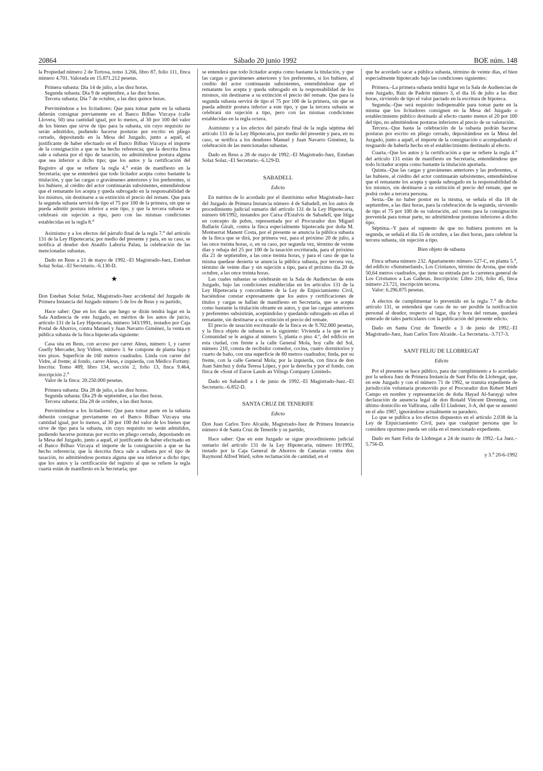20864 Sábado 20 junio 1992 BOE núm. 148
la Propiedad número 2 de Tortosa, tomo 3.266, libro 87, folio 111, finca número 4.701. Valorada en 15.871.212 pesetas.
Primera subasta: Día 14 de julio, a las diez horas.
Segunda subasta: Día 9 de septiembre, a las diez horas.
Tercera subasta: Día 7 de octubre, a las diez quince horas.
Previniéndose a los licitadores: Que para tomar parte en la subasta deberán consignar previamente en el Banco Bilbao Vizcaya (calle Llovera, 50) una cantidad igual, por lo menos, al 30 por 100 del valor de los bienes que sirve de tipo para la subasta, sin cuyo requisito no serán admitidos, pudiendo hacerse posturas por escrito en pliego cerrado, depositando en la Mesa del Juzgado, junto a aquél, el justificante de haber efectuado en el Banco Bilbao Vizcaya el importe de la consignación a que se ha hecho referencia; que la descrita finca sale a subasta por el tipo de tasación, no admitiéndose postura alguna que sea inferior a dicho tipo; que los autos y la certificación del Registro al que se refiere la regla 4.<sup>a</sup> están de manifiesto en la Secretaría; que se entenderá que todo licitador acepta como bastante la titulación, y que las cargas o gravámenes anteriores y los preferentes, si los hubiere, al crédito del actor continuarán subsistentes, entendiéndose que el rematante los acepta y queda subrogado en la responsabilidad de los mismos, sin destinarse a su extinción el precio del remate. Que para la segunda subasta servirá de tipo el 75 por 100 de la primera, sin que se pueda admitir postura inferior a este tipo, y que la tercera subasta se celebrará sin sujeción a tipo, pero con las mismas condiciones establecidas en la regla 8.<sup>a</sup>
Asimismo y a los efectos del párrafo final de la regla 7.<sup>a</sup> del artículo 131 de la Ley Hipotecaria; por medio del presente y para, en su caso, se notifica al deudor don Ataulfo Laboria Palau, la celebración de las mencionadas subastas.
Dado en Reus a 21 de mayo de 1992.–El Magistrado-Juez, Esteban Solaz Solaz.–El Secretario.–6.130-D.
★
Don Esteban Solaz Solaz, Magistrado-Juez accidental del Juzgado de Primera Instancia del Juzgado número 5 de los de Reus y su partido,
Hace saber: Que en los días que luego se dirán tendrá lugar en la Sala Audiencia de este Juzgado, en méritos de los autos de juicio, artículo 131 de la Ley Hipotecaria, número 343/1991, instados por Caja Postal de Ahorros, contra Manuel y Juan Navarro Giménez, la venta en pública subasta de la finca hipotecada siguiente:
Casa sita en Reus, con acceso por carrer Aleus, número 1, y carrer Guelly Mercader, hoy Vidren, número 3. Se compone de planta baja y tres pisos. Superficie de 160 metros cuadrados. Linda con carrer del Vidre, al frente; al fondo, carrer Aleus, e izquierda, con Médico Fortuny. Inscrita: Tomo 489, libro 134, sección 2, folio 13, finca 9.464, inscripción 2.<sup>a</sup>
Valor de la finca: 20.250.000 pesetas.
Primera subasta: Día 28 de julio, a las diez horas.
Segunda subasta: Día 29 de septiembre, a las diez horas.
Tercera subasta: Día 28 de octubre, a las diez horas.
Previniéndose a los licitadores: Que para tomar parte en la subasta deberán consignar previamente en el Banco Bilbao Vizcaya una cantidad igual, por lo menos, al 30 por 100 del valor de los bienes que sirve de tipo para la subasta, sin cuyo requisito no serán admitidos, pudiendo hacerse posturas por escrito en pliego cerrado, depositando en la Mesa del Juzgado, junto a aquél, el justificante de haber efectuado en el Banco Bilbao Vizcaya el importe de la consignación a que se ha hecho referencia; que la descrita finca sale a subasta por el tipo de tasación, no admitiéndose postura alguna que sea inferior a dicho tipo; que los autos y la certificación del registro al que se refiere la regla cuarta están de manifiesto en la Secretaría; que
se entenderá que todo licitador acepta como bastante la titulación, y que las cargas o gravámenes anteriores y los preferentes, si los hubiere, al credito del actor continuarán subsistentes, entendiéndose que el rematante los acepta y queda subrogado en la responsabilidad de los mismos, sin destinarse a su extinción el precio del remate. Que para la segunda subasta servirá de tipo el 75 por 100 de la primera, sin que se pueda admitir postura inferior a este tipo, y que la tercera subasta se celebrará sin sujeción a tipo, pero con las mismas condiciones establecidas en la regla octava.
Asimismo y a los efectos del párrafo final de la regla séptima del artículo 131 de la Ley Hipotecaria, por medio del presente y para, en su caso, se notifica a los deudores Manuel y Juan Navarro Giménez, la celebración de las mencionadas subastas.
Dado en Reus a 28 de mayo de 1992.–El Magistrado-Juez, Esteban Solaz Solaz.–El Secretario.–6.129-D.
SABADELL
Edicto
En méritos de lo acordado por el ilustrísimo señor Magistrado-Juez del Juzgado de Primera Instancia número 4 de Sabadell, en los autos de procedimiento judicial sumario del artículo 131 de la Ley Hipotecaria, número 68/1992, instandos por Caixa d'Estalvis de Sabadell, que litiga en concepto de pobre, representada por el Procurador don Miguel Ballarín Giralt, contra la finca especialmente hipotecada por doña M. Montserrat Manent Costa, por el presente se anuncia la pública subasta de la finca que se dirá, por primera vez, para el próximo 20 de julio, a las once treinta horas, o, en su caso, por segunda vez, término de veinte días y rebaja del 25 por 100 de la tasación escriturada, para el próximo día 21 de septiembre, a las once treinta horas, y para el caso de que la misma quedase desierta se anuncia la pública subasta, por tercera vez, término de veinte días y sin sujeción a tipo, para el próximo día 20 de octubre, a las once treinta horas.
Las cuales subastas se celebrarán en la Sala de Audiencias de este Juzgado, bajo las condiciones establecidas en los artículos 131 de la Ley Hipotecaria y concordantes de la Ley de Enjuiciamiento Civil, haciéndose constar expresamente que los autos y certificaciones de títulos y cargas se hallan de manifiesto en Secretaría, que se acepta como bastante la titulación obrante en autos, y que las cargas anteriores y preferentes subsistirán, aceptándolas y quedando subrogado en ellas el rematante, sin destinarse a su extinción el precio del remate.
El precio de tasación escriturado de la finca es de 9.702.000 pesetas, y la finca objeto de subasta es la siguiente: Vivienda a la que en la Comunidad se le asigna al número 5, planta o piso 4.º, del edificio en esta ciudad, con frente a la calle General Mola, hoy calle del Sol, número 210, consta de recibidor comedor, cocina, cuatro dormitorios y cuarto de baño, con una superficie de 80 metros cuadrados; linda, por su frente, con la calle General Mola; por la izquierda, con finca de don Juan Sánchez y doña Teresa López, y por la derecha y por el fondo, con finca de «Sout of Euroe Lands an Vilings Company Limited».
Dado en Sabadell a 1 de junio de 1992.–El Magistrado-Juez.–El Secretario.–6.852-D.
SANTA CRUZ DE TENERIFE
Edicto
Don Juan Carlos Toro Alcaide, Magistrado-Juez de Primera Instancia número 4 de Santa Cruz de Tenerife y su partido,
Hace saber: Que en este Juzgado se sigue procedimiento judicial sumario del artículo 131 de la Ley Hipotecaria, número 18/1992, instado por la Caja General de Ahorros de Canarias contra don Raymond Alfred Ward, sobre reclamación de cantidad, en el
que he acordado sacar a pública subasta, término de veinte días, el bien especialmente hipotecado bajo las condiciones siguientes:
Primera.–La primera subasta tendrá lugar en la Sala de Audiencias de este Juzgado, Ruiz de Padrón número 3, el día 16 de julio a las diez horas, sirviendo de tipo el valor pactado en la escritura de hipoteca.
Segunda.–Que será requisito indispensable para tomar parte en la misma que los licitadores consignen en la Mesa del Juzgado o establecimiento público destinado al efecto cuanto menos el 20 por 100 del tipo, no admitiéndose posturas inferiores al precio de su valoración.
Tercera.–Que hasta la celebración de la subasta podrán hacerse posturas por escrito en pliego cerrado, depositándose en la Mesa del Juzgado, junto a aquél, el importe de la consignación o acompañando el resguardo de haberla hecho en el establecimiento destinado al efecto.
Cuarta.–Que los autos y la certificación a que se refiere la regla 4.<sup>a</sup> del artículo 131 están de manifiesto en Secretaría, entendiéndose que todo licitador acepta como bastante la titulación aportada.
Quinta.–Que las cargas y gravámenes anteriores y las preferentes, si las hubiere, al crédito del actor continuarán subsistentes, entendiéndose que el rematante los acepta y queda subrogado en la responsabilidad de los mismos, sin destinarse a su extinción el precio del remate, que se podrá ceder a tercera persona.
Sexta.–De no haber postor en la misma, se señala el día 18 de septiembre, a las diez horas, para la celebración de la segunda, sirviendo de tipo el 75 por 100 de su valoración, así como para la consignación prevenida para tomar parte, no admitiéndose posturas inferiores a dicho tipo.
Séptima.–Y para el supuesto de que no hubiera postores en la segunda, se señalá el día 15 de octubre, a las diez horas, para celebrar la tercera subasta, sin sujeción a tipo.
Bien objeto de subasta
Finca urbana número 232. Apartamento número 527-C, en planta 5.<sup>a</sup>, del edificio «Summerland», Los Cristianos, término de Arona, que mide 50,64 metros cuadrados, que tiene su entrada por la carretera general de Los Cristianos a Las Galletas. Inscripción: Libro 216, folio 45, finca número 23.721, inscripción tercera.
Valor: 6.296.875 pesetas.
A efectos de cumplimentar lo prevenido en la regla 7.<sup>a</sup> de dicho artículo 131, se entenderá que caso de no ser posible la notificación personal al deudor, respecto al lugar, día y hora del remate, quedará enterado de tales particulares con la publicación del presente edicto.
Dado en Santa Cruz de Tenerife a 3 de junio de 1992.–El Magistrado-Juez, Juan Carlos Toro Alcaide.–La Secretaria.–3.717-3.
SANT FELIU DE LLOBREGAT
Edicto
Por el presente se hace público, para dar cumplimiento a lo acordado por la señora Juez de Primera Instancia de Sant Feliu de Llobregat, que, en este Juzgado y con el número 71 de 1992, se tramita expediente de jurisdicción voluntaria promovido por el Procurador don Robert Martí Campo en nombre y representación de doña Hayad Al-Saraygi sobre declaración de ausencia legal de don Ronald Vincent Drenning, con último domicilio en Vallirana, calle El Lladoner, 3-A, del que se ausentó en el año 1987, ignorándose actualmente su paradero.
Lo que se publica a los efectos dispuestos en el artículo 2.038 de la Ley de Enjuiciamiento Civil, para que cualquier persona que lo considere oportuno pueda ser oída en el mencionado expediente.
Dado en Sant Feliu de Llobregat a 24 de marzo de 1992.–La Juez.–5.756-D.
y 3.<sup>a</sup> 20-6-1992